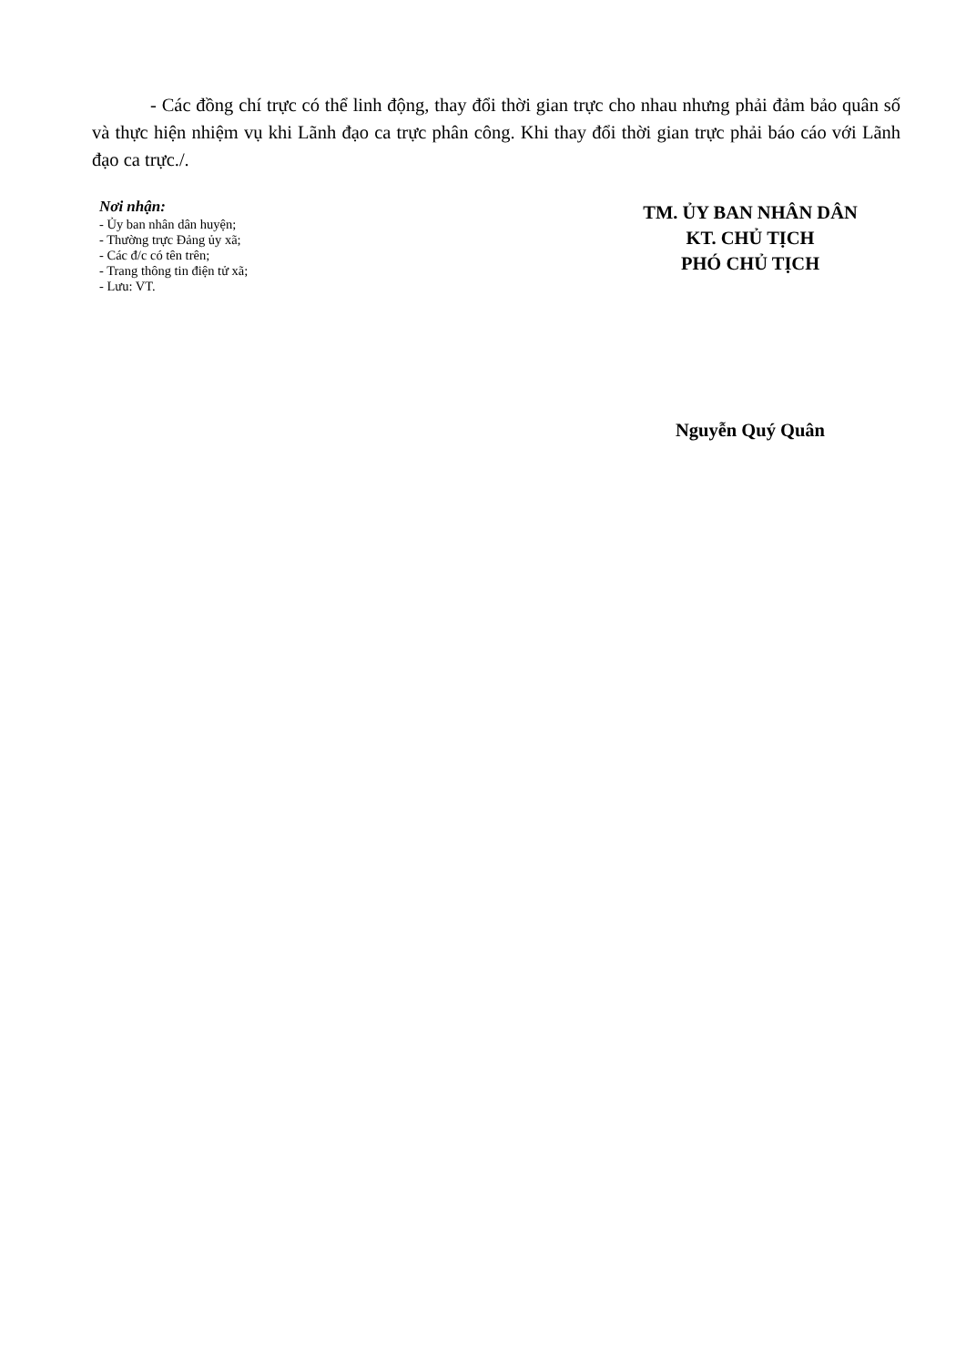- Các đồng chí trực có thể linh động, thay đổi thời gian trực cho nhau nhưng phải đảm bảo quân số và thực hiện nhiệm vụ khi Lãnh đạo ca trực phân công. Khi thay đổi thời gian trực phải báo cáo với Lãnh đạo ca trực./.
Nơi nhận:
- Ủy ban nhân dân huyện;
- Thường trực Đảng ủy xã;
- Các đ/c có tên trên;
- Trang thông tin điện tử xã;
- Lưu: VT.
TM. ỦY BAN NHÂN DÂN
KT. CHỦ TỊCH
PHÓ CHỦ TỊCH
Nguyễn Quý Quân